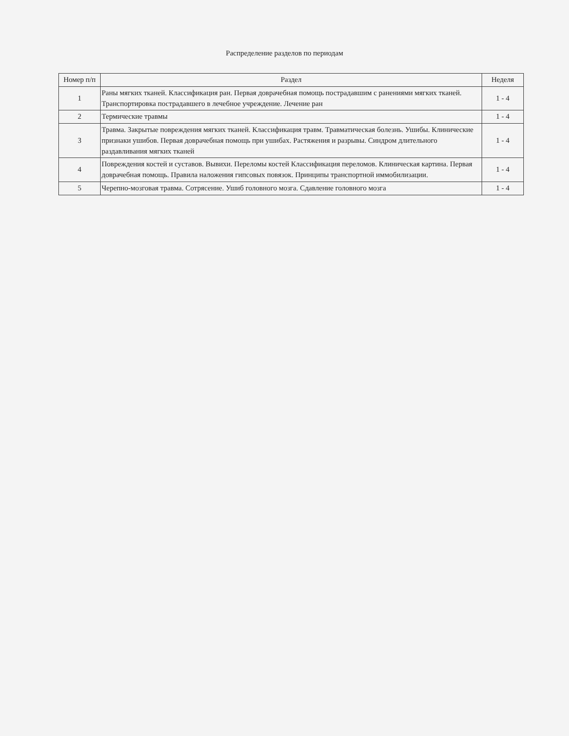Распределение разделов по периодам
| Номер п/п | Раздел | Неделя |
| --- | --- | --- |
| 1 | Раны мягких тканей. Классификация ран. Первая доврачебная помощь пострадавшим с ранениями мягких тканей. Транспортировка пострадавшего в лечебное учреждение. Лечение ран | 1 - 4 |
| 2 | Термические травмы | 1 - 4 |
| 3 | Травма. Закрытые повреждения мягких тканей. Классификация травм. Травматическая болезнь. Ушибы. Клинические признаки ушибов. Первая доврачебная помощь при ушибах. Растяжения и разрывы. Синдром длительного раздавливания мягких тканей | 1 - 4 |
| 4 | Повреждения костей и суставов. Вывихи. Переломы костей Классификация переломов. Клиническая картина. Первая доврачебная помощь. Правила наложения гипсовых повязок. Принципы транспортной иммобилизации. | 1 - 4 |
| 5 | Черепно-мозговая травма. Сотрясение. Ушиб головного мозга. Сдавление головного мозга | 1 - 4 |